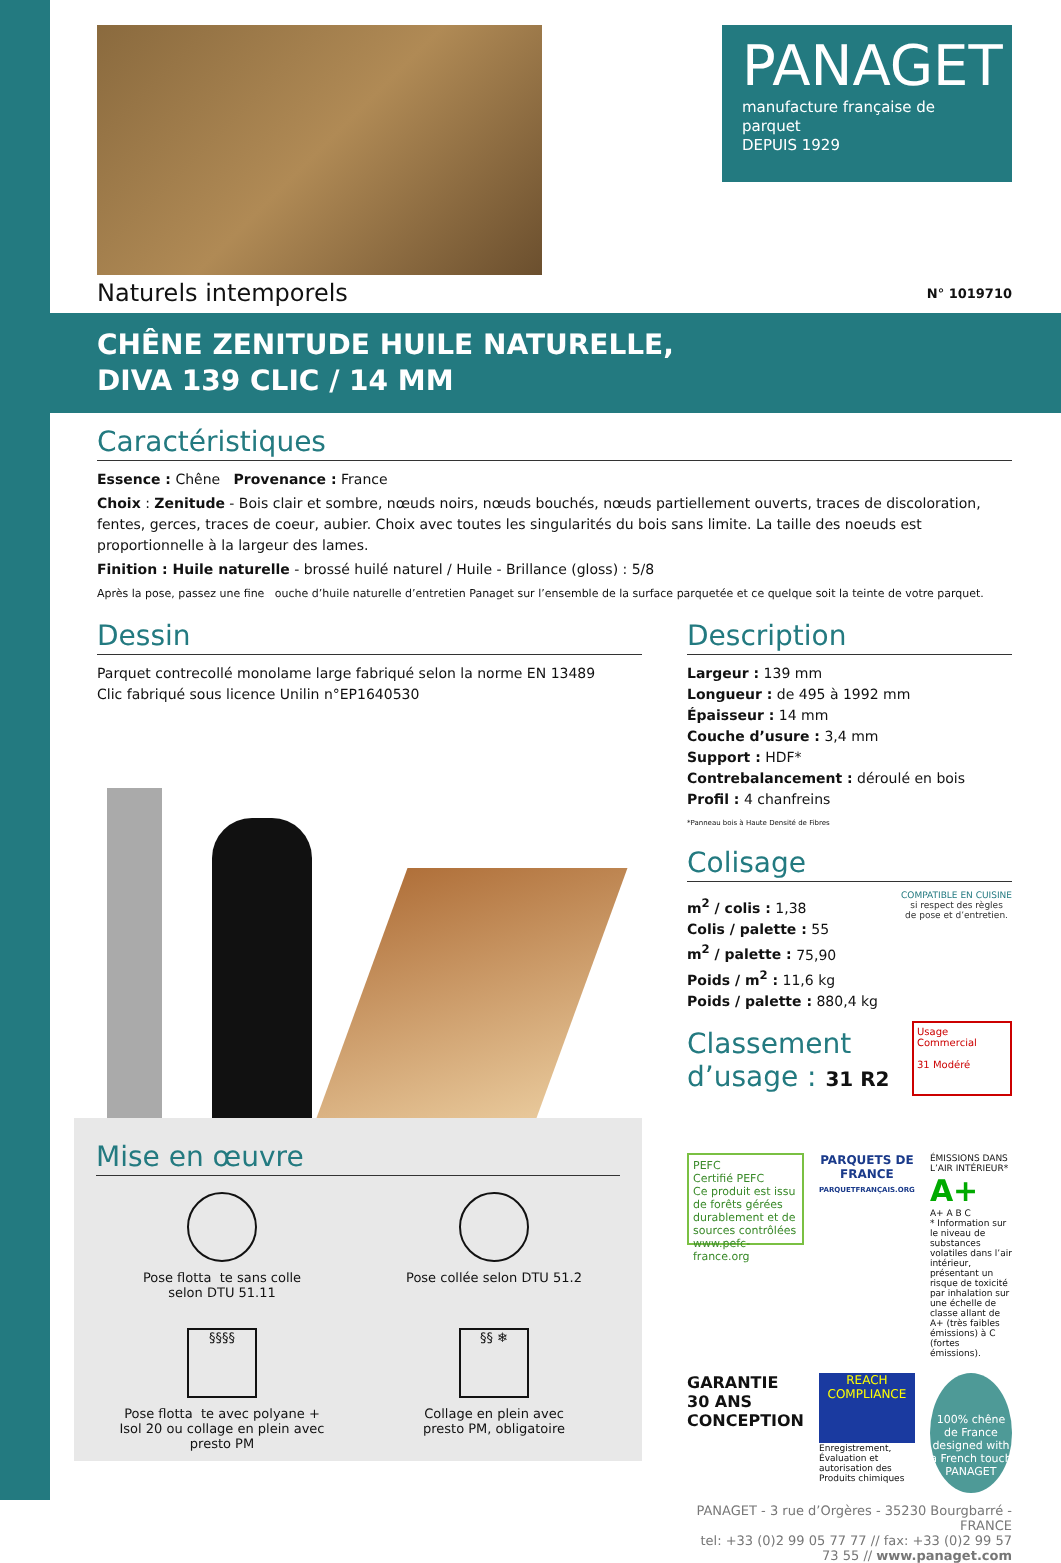PANAGET
manufacture française de parquet
DEPUIS 1929
Naturels intemporels N° 1019710
CHÊNE ZENITUDE HUILE NATURELLE,
DIVA 139 CLIC / 14 MM
Caractéristiques
Essence : Chêne Provenance : France
Choix : Zenitude - Bois clair et sombre, nœuds noirs, nœuds bouchés, nœuds partiellement ouverts, traces de discoloration, fentes, gerces, traces de coeur, aubier. Choix avec toutes les singularités du bois sans limite. La taille des noeuds est proportionnelle à la largeur des lames.
Finition : Huile naturelle - brossé huilé naturel / Huile - Brillance (gloss) : 5/8
Après la pose, passez une fine ouche d’huile naturelle d’entretien Panaget sur l’ensemble de la surface parquetée et ce quelque soit la teinte de votre parquet.
Dessin
Parquet contrecollé monolame large fabriqué selon la norme EN 13489
Clic fabriqué sous licence Unilin n°EP1640530
Mise en œuvre
Pose flotta te sans colle
selon DTU 51.11
Pose collée selon DTU 51.2
§§§§
Pose flotta te avec polyane +
Isol 20 ou collage en plein avec
presto PM
§§ ❄
Collage en plein avec
presto PM, obligatoire
Description
Largeur : 139 mm
Longueur : de 495 à 1992 mm
Épaisseur : 14 mm
Couche d’usure : 3,4 mm
Support : HDF*
Contrebalancement : déroulé en bois
Profil : 4 chanfreins
*Panneau bois à Haute Densité de Fibres
Colisage
m<sup>2</sup> / colis : 1,38
Colis / palette : 55
m<sup>2</sup> / palette : 75,90
Poids / m<sup>2</sup> : 11,6 kg
Poids / palette : 880,4 kg
COMPATIBLE EN CUISINE
si respect des règles
de pose et d’entretien.
Classement
d’usage : 31 R2
Usage Commercial
31 Modéré
PEFC
Certifié PEFC
Ce produit est issu de forêts gérées durablement et de sources contrôlées
www.pefc-france.org
PARQUETS DE FRANCE
PARQUETFRANÇAIS.ORG
ÉMISSIONS DANS L’AIR INTÉRIEUR* A+
A+ A B C
* Information sur le niveau de substances volatiles dans l’air intérieur, présentant un risque de toxicité par inhalation sur une échelle de classe allant de A+ (très faibles émissions) à C (fortes émissions).
GARANTIE 30 ANS CONCEPTION
REACH COMPLIANCE
Enregistrement, Évaluation et autorisation des Produits chimiques
100% chêne de France
designed with a French touch
PANAGET
PANAGET - 3 rue d’Orgères - 35230 Bourgbarré - FRANCE
tel: +33 (0)2 99 05 77 77 // fax: +33 (0)2 99 57 73 55 // www.panaget.com